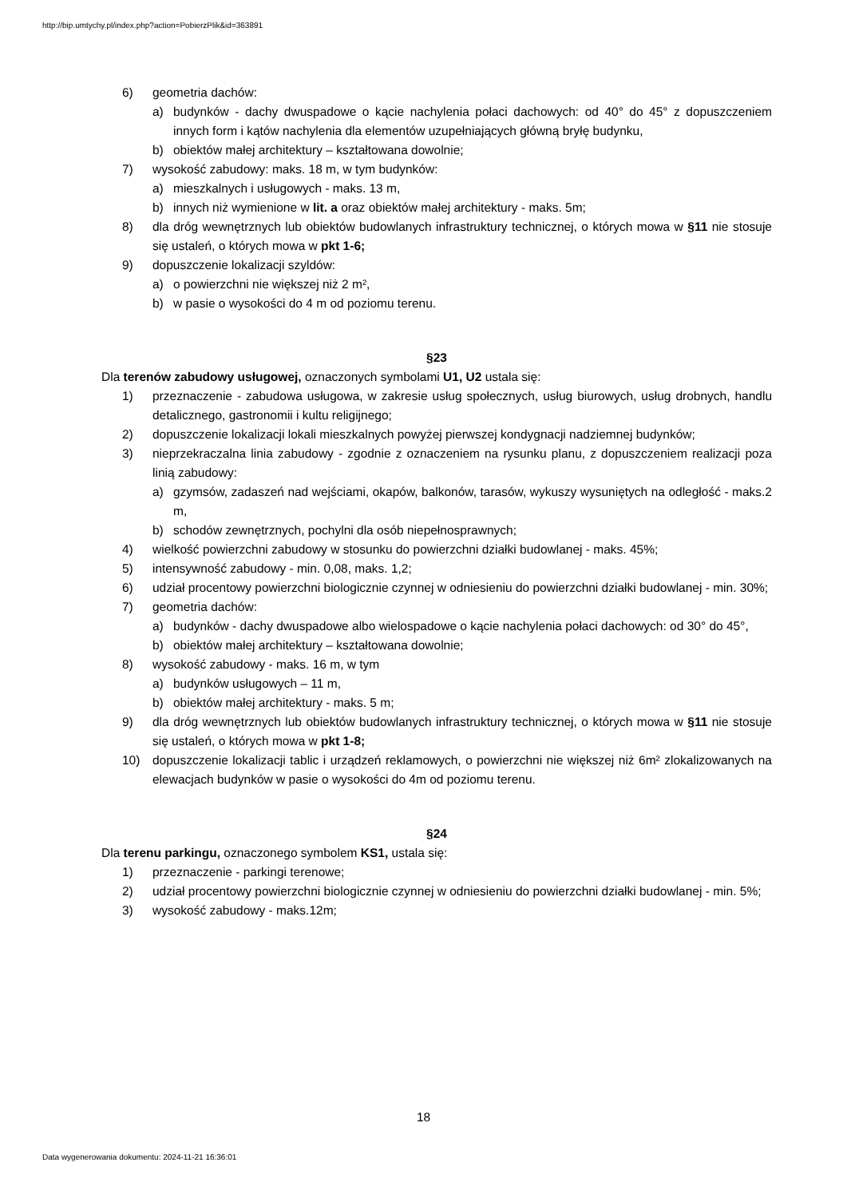http://bip.umtychy.pl/index.php?action=PobierzPlik&id=363891
6) geometria dachów:
a) budynków - dachy dwuspadowe o kącie nachylenia połaci dachowych: od 40° do 45° z dopuszczeniem innych form i kątów nachylenia dla elementów uzupełniających główną bryłę budynku,
b) obiektów małej architektury – kształtowana dowolnie;
7) wysokość zabudowy: maks. 18 m, w tym budynków:
a) mieszkalnych i usługowych - maks. 13 m,
b) innych niż wymienione w lit. a oraz obiektów małej architektury - maks. 5m;
8) dla dróg wewnętrznych lub obiektów budowlanych infrastruktury technicznej, o których mowa w §11 nie stosuje się ustaleń, o których mowa w pkt 1-6;
9) dopuszczenie lokalizacji szyldów:
a) o powierzchni nie większej niż 2 m²,
b) w pasie o wysokości do 4 m od poziomu terenu.
§23
Dla terenów zabudowy usługowej, oznaczonych symbolami U1, U2 ustala się:
1) przeznaczenie - zabudowa usługowa, w zakresie usług społecznych, usług biurowych, usług drobnych, handlu detalicznego, gastronomii i kultu religijnego;
2) dopuszczenie lokalizacji lokali mieszkalnych powyżej pierwszej kondygnacji nadziemnej budynków;
3) nieprzekraczalna linia zabudowy - zgodnie z oznaczeniem na rysunku planu, z dopuszczeniem realizacji poza linią zabudowy:
a) gzymsów, zadaszeń nad wejściami, okapów, balkonów, tarasów, wykuszy wysuniętych na odległość - maks.2 m,
b) schodów zewnętrznych, pochylni dla osób niepełnosprawnych;
4) wielkość powierzchni zabudowy w stosunku do powierzchni działki budowlanej - maks. 45%;
5) intensywność zabudowy - min. 0,08, maks. 1,2;
6) udział procentowy powierzchni biologicznie czynnej w odniesieniu do powierzchni działki budowlanej - min. 30%;
7) geometria dachów:
a) budynków - dachy dwuspadowe albo wielospadowe o kącie nachylenia połaci dachowych: od 30° do 45°,
b) obiektów małej architektury – kształtowana dowolnie;
8) wysokość zabudowy - maks. 16 m, w tym
a) budynków usługowych – 11 m,
b) obiektów małej architektury - maks. 5 m;
9) dla dróg wewnętrznych lub obiektów budowlanych infrastruktury technicznej, o których mowa w §11 nie stosuje się ustaleń, o których mowa w pkt 1-8;
10) dopuszczenie lokalizacji tablic i urządzeń reklamowych, o powierzchni nie większej niż 6m² zlokalizowanych na elewacjach budynków w pasie o wysokości do 4m od poziomu terenu.
§24
Dla terenu parkingu, oznaczonego symbolem KS1, ustala się:
1) przeznaczenie - parkingi terenowe;
2) udział procentowy powierzchni biologicznie czynnej w odniesieniu do powierzchni działki budowlanej - min. 5%;
3) wysokość zabudowy - maks.12m;
18
Data wygenerowania dokumentu: 2024-11-21 16:36:01